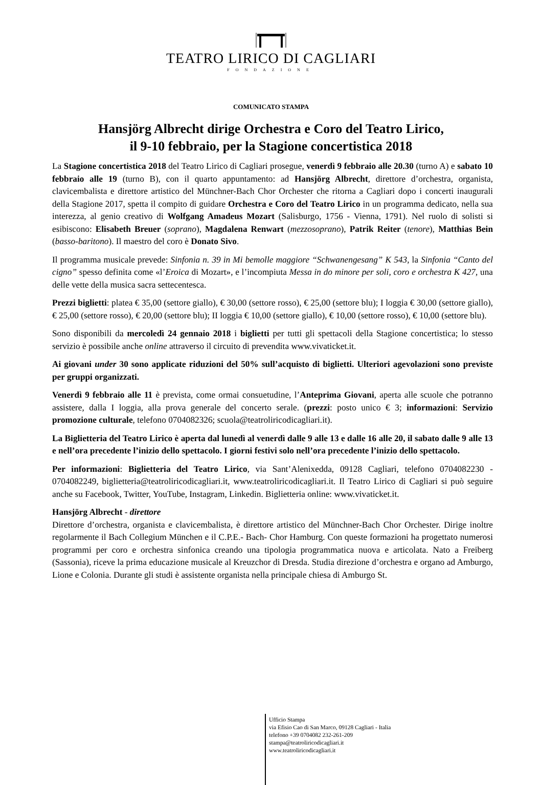TEATRO LIRICO DI CAGLIARI
FONDAZIONE
COMUNICATO STAMPA
Hansjörg Albrecht dirige Orchestra e Coro del Teatro Lirico,
il 9-10 febbraio, per la Stagione concertistica 2018
La Stagione concertistica 2018 del Teatro Lirico di Cagliari prosegue, venerdì 9 febbraio alle 20.30 (turno A) e sabato 10 febbraio alle 19 (turno B), con il quarto appuntamento: ad Hansjörg Albrecht, direttore d’orchestra, organista, clavicembalista e direttore artistico del Münchner-Bach Chor Orchester che ritorna a Cagliari dopo i concerti inaugurali della Stagione 2017, spetta il compito di guidare Orchestra e Coro del Teatro Lirico in un programma dedicato, nella sua interezza, al genio creativo di Wolfgang Amadeus Mozart (Salisburgo, 1756 - Vienna, 1791). Nel ruolo di solisti si esibiscono: Elisabeth Breuer (soprano), Magdalena Renwart (mezzosoprano), Patrik Reiter (tenore), Matthias Bein (basso-baritono). Il maestro del coro è Donato Sivo.
Il programma musicale prevede: Sinfonia n. 39 in Mi bemolle maggiore “Schwanengesang” K 543, la Sinfonia “Canto del cigno” spesso definita come «l’Eroica di Mozart», e l’incompiuta Messa in do minore per soli, coro e orchestra K 427, una delle vette della musica sacra settecentesca.
Prezzi biglietti: platea € 35,00 (settore giallo), € 30,00 (settore rosso), € 25,00 (settore blu); I loggia € 30,00 (settore giallo), € 25,00 (settore rosso), € 20,00 (settore blu); II loggia € 10,00 (settore giallo), € 10,00 (settore rosso), € 10,00 (settore blu).
Sono disponibili da mercoledì 24 gennaio 2018 i biglietti per tutti gli spettacoli della Stagione concertistica; lo stesso servizio è possibile anche online attraverso il circuito di prevendita www.vivaticket.it.
Ai giovani under 30 sono applicate riduzioni del 50% sull’acquisto di biglietti. Ulteriori agevolazioni sono previste per gruppi organizzati.
Venerdì 9 febbraio alle 11 è prevista, come ormai consuetudine, l’Anteprima Giovani, aperta alle scuole che potranno assistere, dalla I loggia, alla prova generale del concerto serale. (prezzi: posto unico € 3; informazioni: Servizio promozione culturale, telefono 0704082326; scuola@teatroliricodicagliari.it).
La Biglietteria del Teatro Lirico è aperta dal lunedì al venerdì dalle 9 alle 13 e dalle 16 alle 20, il sabato dalle 9 alle 13 e nell’ora precedente l’inizio dello spettacolo. I giorni festivi solo nell’ora precedente l’inizio dello spettacolo.
Per informazioni: Biglietteria del Teatro Lirico, via Sant’Alenixedda, 09128 Cagliari, telefono 0704082230 - 0704082249, biglietteria@teatroliricodicagliari.it, www.teatroliricodicagliari.it. Il Teatro Lirico di Cagliari si può seguire anche su Facebook, Twitter, YouTube, Instagram, Linkedin. Biglietteria online: www.vivaticket.it.
Hansjörg Albrecht - direttore
Direttore d’orchestra, organista e clavicembalista, è direttore artistico del Münchner-Bach Chor Orchester. Dirige inoltre regolarmente il Bach Collegium München e il C.P.E.- Bach- Chor Hamburg. Con queste formazioni ha progettato numerosi programmi per coro e orchestra sinfonica creando una tipologia programmatica nuova e articolata. Nato a Freiberg (Sassonia), riceve la prima educazione musicale al Kreuzchor di Dresda. Studia direzione d’orchestra e organo ad Amburgo, Lione e Colonia. Durante gli studi è assistente organista nella principale chiesa di Amburgo St.
Ufficio Stampa
via Efisio Cao di San Marco, 09128 Cagliari - Italia
telefono +39 0704082 232-261-209
stampa@teatroliricodicagliari.it
www.teatroliricodicagliari.it